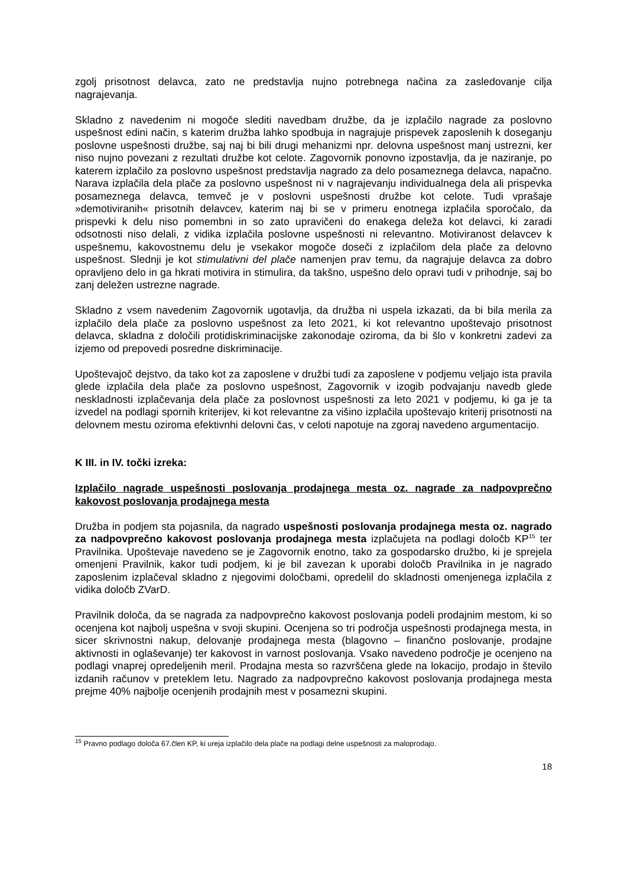zgolj prisotnost delavca, zato ne predstavlja nujno potrebnega načina za zasledovanje cilja nagrajevanja.
Skladno z navedenim ni mogoče slediti navedbam družbe, da je izplačilo nagrade za poslovno uspešnost edini način, s katerim družba lahko spodbuja in nagrajuje prispevek zaposlenih k doseganju poslovne uspešnosti družbe, saj naj bi bili drugi mehanizmi npr. delovna uspešnost manj ustrezni, ker niso nujno povezani z rezultati družbe kot celote. Zagovornik ponovno izpostavlja, da je naziranje, po katerem izplačilo za poslovno uspešnost predstavlja nagrado za delo posameznega delavca, napačno. Narava izplačila dela plače za poslovno uspešnost ni v nagrajevanju individualnega dela ali prispevka posameznega delavca, temveč je v poslovni uspešnosti družbe kot celote. Tudi vprašaje »demotiviranih« prisotnih delavcev, katerim naj bi se v primeru enotnega izplačila sporočalo, da prispevki k delu niso pomembni in so zato upravičeni do enakega deleža kot delavci, ki zaradi odsotnosti niso delali, z vidika izplačila poslovne uspešnosti ni relevantno. Motiviranost delavcev k uspešnemu, kakovostnemu delu je vsekakor mogoče doseči z izplačilom dela plače za delovno uspešnost. Slednji je kot stimulativni del plače namenjen prav temu, da nagrajuje delavca za dobro opravljeno delo in ga hkrati motivira in stimulira, da takšno, uspešno delo opravi tudi v prihodnje, saj bo zanj deležen ustrezne nagrade.
Skladno z vsem navedenim Zagovornik ugotavlja, da družba ni uspela izkazati, da bi bila merila za izplačilo dela plače za poslovno uspešnost za leto 2021, ki kot relevantno upoštevajo prisotnost delavca, skladna z določili protidiskriminacijske zakonodaje oziroma, da bi šlo v konkretni zadevi za izjemo od prepovedi posredne diskriminacije.
Upoštevajoč dejstvo, da tako kot za zaposlene v družbi tudi za zaposlene v podjemu veljajo ista pravila glede izplačila dela plače za poslovno uspešnost, Zagovornik v izogib podvajanju navedb glede neskladnosti izplačevanja dela plače za poslovnost uspešnosti za leto 2021 v podjemu, ki ga je ta izvedel na podlagi spornih kriterijev, ki kot relevantne za višino izplačila upoštevajo kriterij prisotnosti na delovnem mestu oziroma efektivnhi delovni čas, v celoti napotuje na zgoraj navedeno argumentacijo.
K III. in IV. točki izreka:
Izplačilo nagrade uspešnosti poslovanja prodajnega mesta oz. nagrade za nadpovprečno kakovost poslovanja prodajnega mesta
Družba in podjem sta pojasnila, da nagrado uspešnosti poslovanja prodajnega mesta oz. nagrado za nadpovprečno kakovost poslovanja prodajnega mesta izplačujeta na podlagi določb KP<sup>15</sup> ter Pravilnika. Upoštevaje navedeno se je Zagovornik enotno, tako za gospodarsko družbo, ki je sprejela omenjeni Pravilnik, kakor tudi podjem, ki je bil zavezan k uporabi določb Pravilnika in je nagrado zaposlenim izplačeval skladno z njegovimi določbami, opredelil do skladnosti omenjenega izplačila z vidika določb ZVarD.
Pravilnik določa, da se nagrada za nadpovprečno kakovost poslovanja podeli prodajnim mestom, ki so ocenjena kot najbolj uspešna v svoji skupini. Ocenjena so tri področja uspešnosti prodajnega mesta, in sicer skrivnostni nakup, delovanje prodajnega mesta (blagovno – finančno poslovanje, prodajne aktivnosti in oglaševanje) ter kakovost in varnost poslovanja. Vsako navedeno področje je ocenjeno na podlagi vnaprej opredeljenih meril. Prodajna mesta so razvrščena glede na lokacijo, prodajo in število izdanih računov v preteklem letu. Nagrado za nadpovprečno kakovost poslovanja prodajnega mesta prejme 40% najbolje ocenjenih prodajnih mest v posamezni skupini.
<sup>15</sup> Pravno podlago določa 67.člen KP, ki ureja izplačilo dela plače na podlagi delne uspešnosti za maloprodajo.
18